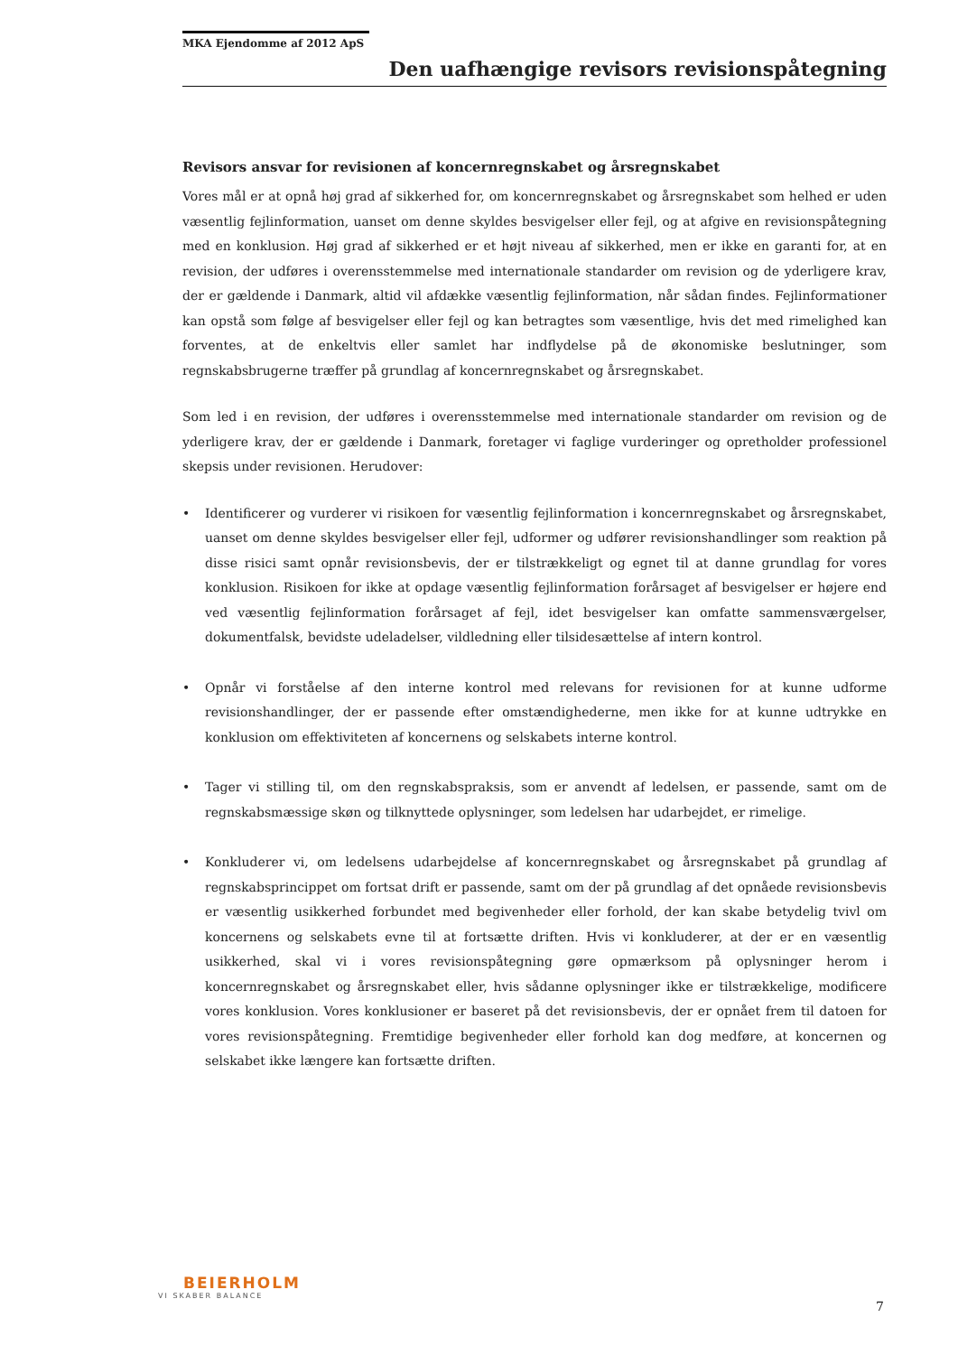MKA Ejendomme af 2012 ApS
Den uafhængige revisors revisionspåtegning
Revisors ansvar for revisionen af koncernregnskabet og årsregnskabet
Vores mål er at opnå høj grad af sikkerhed for, om koncernregnskabet og årsregnskabet som helhed er uden væsentlig fejlinformation, uanset om denne skyldes besvigelser eller fejl, og at afgive en revisionspåtegning med en konklusion. Høj grad af sikkerhed er et højt niveau af sikkerhed, men er ikke en garanti for, at en revision, der udføres i overensstemmelse med internationale standarder om revision og de yderligere krav, der er gældende i Danmark, altid vil afdække væsentlig fejlinformation, når sådan findes. Fejlinformationer kan opstå som følge af besvigelser eller fejl og kan betragtes som væsentlige, hvis det med rimelighed kan forventes, at de enkeltvis eller samlet har indflydelse på de økonomiske beslutninger, som regnskabsbrugerne træffer på grundlag af koncernregnskabet og årsregnskabet.
Som led i en revision, der udføres i overensstemmelse med internationale standarder om revision og de yderligere krav, der er gældende i Danmark, foretager vi faglige vurderinger og opretholder professionel skepsis under revisionen. Herudover:
• Identificerer og vurderer vi risikoen for væsentlig fejlinformation i koncernregnskabet og årsregnskabet, uanset om denne skyldes besvigelser eller fejl, udformer og udfører revisionshandlinger som reaktion på disse risici samt opnår revisionsbevis, der er tilstrækkeligt og egnet til at danne grundlag for vores konklusion. Risikoen for ikke at opdage væsentlig fejlinformation forårsaget af besvigelser er højere end ved væsentlig fejlinformation forårsaget af fejl, idet besvigelser kan omfatte sammensværgelser, dokumentfalsk, bevidste udeladelser, vildledning eller tilsidesættelse af intern kontrol.
• Opnår vi forståelse af den interne kontrol med relevans for revisionen for at kunne udforme revisionshandlinger, der er passende efter omstændighederne, men ikke for at kunne udtrykke en konklusion om effektiviteten af koncernens og selskabets interne kontrol.
• Tager vi stilling til, om den regnskabspraksis, som er anvendt af ledelsen, er passende, samt om de regnskabsmæssige skøn og tilknyttede oplysninger, som ledelsen har udarbejdet, er rimelige.
• Konkluderer vi, om ledelsens udarbejdelse af koncernregnskabet og årsregnskabet på grundlag af regnskabsprincippet om fortsat drift er passende, samt om der på grundlag af det opnåede revisionsbevis er væsentlig usikkerhed forbundet med begivenheder eller forhold, der kan skabe betydelig tvivl om koncernens og selskabets evne til at fortsætte driften. Hvis vi konkluderer, at der er en væsentlig usikkerhed, skal vi i vores revisionspåtegning gøre opmærksom på oplysninger herom i koncernregnskabet og årsregnskabet eller, hvis sådanne oplysninger ikke er tilstrækkelige, modificere vores konklusion. Vores konklusioner er baseret på det revisionsbevis, der er opnået frem til datoen for vores revisionspåtegning. Fremtidige begivenheder eller forhold kan dog medføre, at koncernen og selskabet ikke længere kan fortsætte driften.
BEIERHOLM
VI SKABER BALANCE
7